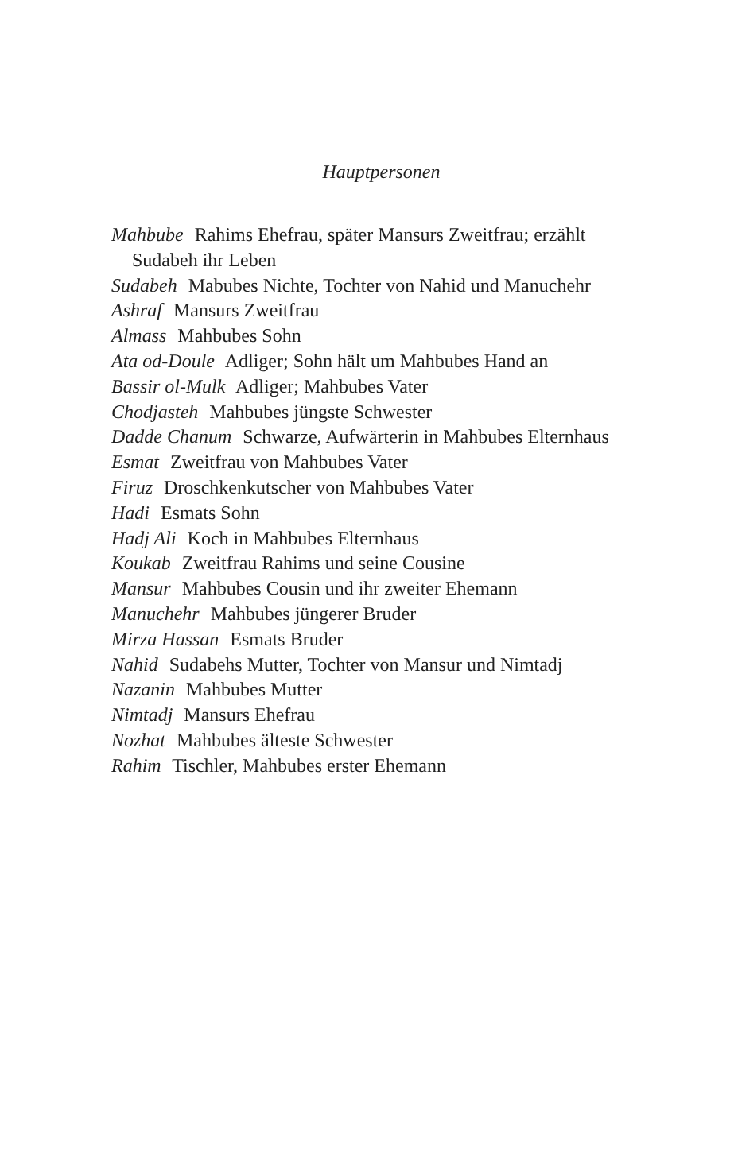Hauptpersonen
Mahbube Rahims Ehefrau, später Mansurs Zweitfrau; erzählt Sudabeh ihr Leben
Sudabeh Mabubes Nichte, Tochter von Nahid und Manuchehr
Ashraf Mansurs Zweitfrau
Almass Mahbubes Sohn
Ata od-Doule Adliger; Sohn hält um Mahbubes Hand an
Bassir ol-Mulk Adliger; Mahbubes Vater
Chodjasteh Mahbubes jüngste Schwester
Dadde Chanum Schwarze, Aufwärterin in Mahbubes Elternhaus
Esmat Zweitfrau von Mahbubes Vater
Firuz Droschkenkutscher von Mahbubes Vater
Hadi Esmats Sohn
Hadj Ali Koch in Mahbubes Elternhaus
Koukab Zweitfrau Rahims und seine Cousine
Mansur Mahbubes Cousin und ihr zweiter Ehemann
Manuchehr Mahbubes jüngerer Bruder
Mirza Hassan Esmats Bruder
Nahid Sudabehs Mutter, Tochter von Mansur und Nimtadj
Nazanin Mahbubes Mutter
Nimtadj Mansurs Ehefrau
Nozhat Mahbubes älteste Schwester
Rahim Tischler, Mahbubes erster Ehemann